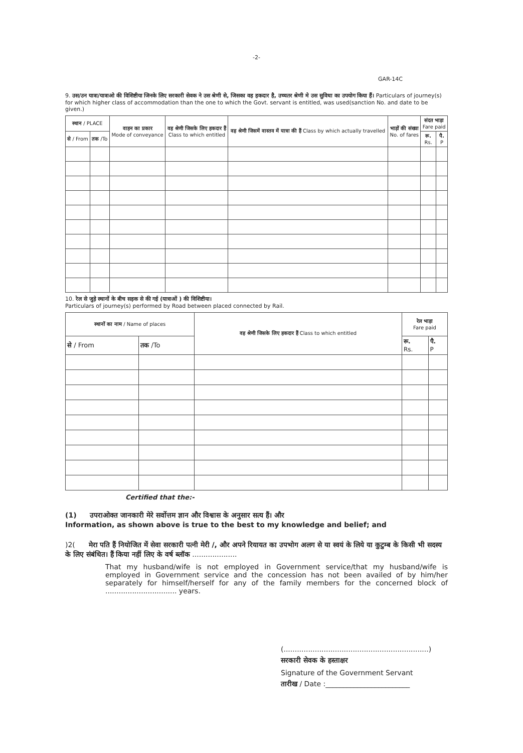-2-
GAR-14C
9. उस/उन यात्रा/यात्राओ की विशिष्टीया जिनके लिए सरकारी सेवक ने उस श्रेणी से, जिसका वह हकदार है, उच्चतर श्रेणी मे उस सुविधा का उपयोग किया हैं। Particulars of journey(s) for which higher class of accommodation than the one to which the Govt. servant is entitled, was used(sanction No. and date to be given.)
| स्थान / PLACE | | वाहन का प्रकार Mode of conveyance | वह श्रेणी जिसके लिए हकदार हैं Class to which entitled | वह श्रेणी जिसमें वास्तव में यात्रा की हैं Class by which actually travelled | भाड़ों की संख्या No. of fares | संदत भाड़ा Fare paid | |
| --- | --- | --- | --- | --- | --- | --- | --- |
| से / From | तक /To | | | | | रू. Rs. | पै. P |
10. रेल से जुड़े स्थानों के बीच सड़क से की गई (यात्राओं ) की विशिष्टीया।
Particulars of journey(s) performed by Road between placed connected by Rail.
| स्थानों का नाम / Name of places | | वह श्रेणी जिसके लिए हकदार हैं Class to which entitled | रेल भाड़ा Fare paid | |
| --- | --- | --- | --- | --- |
| से / From | तक /To | | रू. Rs. | पै. P |
Certified that the:-
(1) उपराओक्त जानकारी मेरे सर्वोत्तम ज्ञान और विश्वास के अनुसार सत्य हैं। और
Information, as shown above is true to the best to my knowledge and belief; and
)2( मेरा पति हैं नियोजित में सेवा सरकारी पत्नी मेरी /, और अपने रियायत का उपभोग अलग से या स्वयं के लिये या कुटुम्ब के किसी भी सदस्य के लिए संबंधित। हैं किया नहीं लिए के वर्ष ब्लॉक ....................
That my husband/wife is not employed in Government service/that my husband/wife is employed in Government service and the concession has not been availed of by him/her separately for himself/herself for any of the family members for the concerned block of ................................ years.
(.................................................................)
सरकारी सेवक के हस्ताक्षर
Signature of the Government Servant
तारीख / Date :________________________